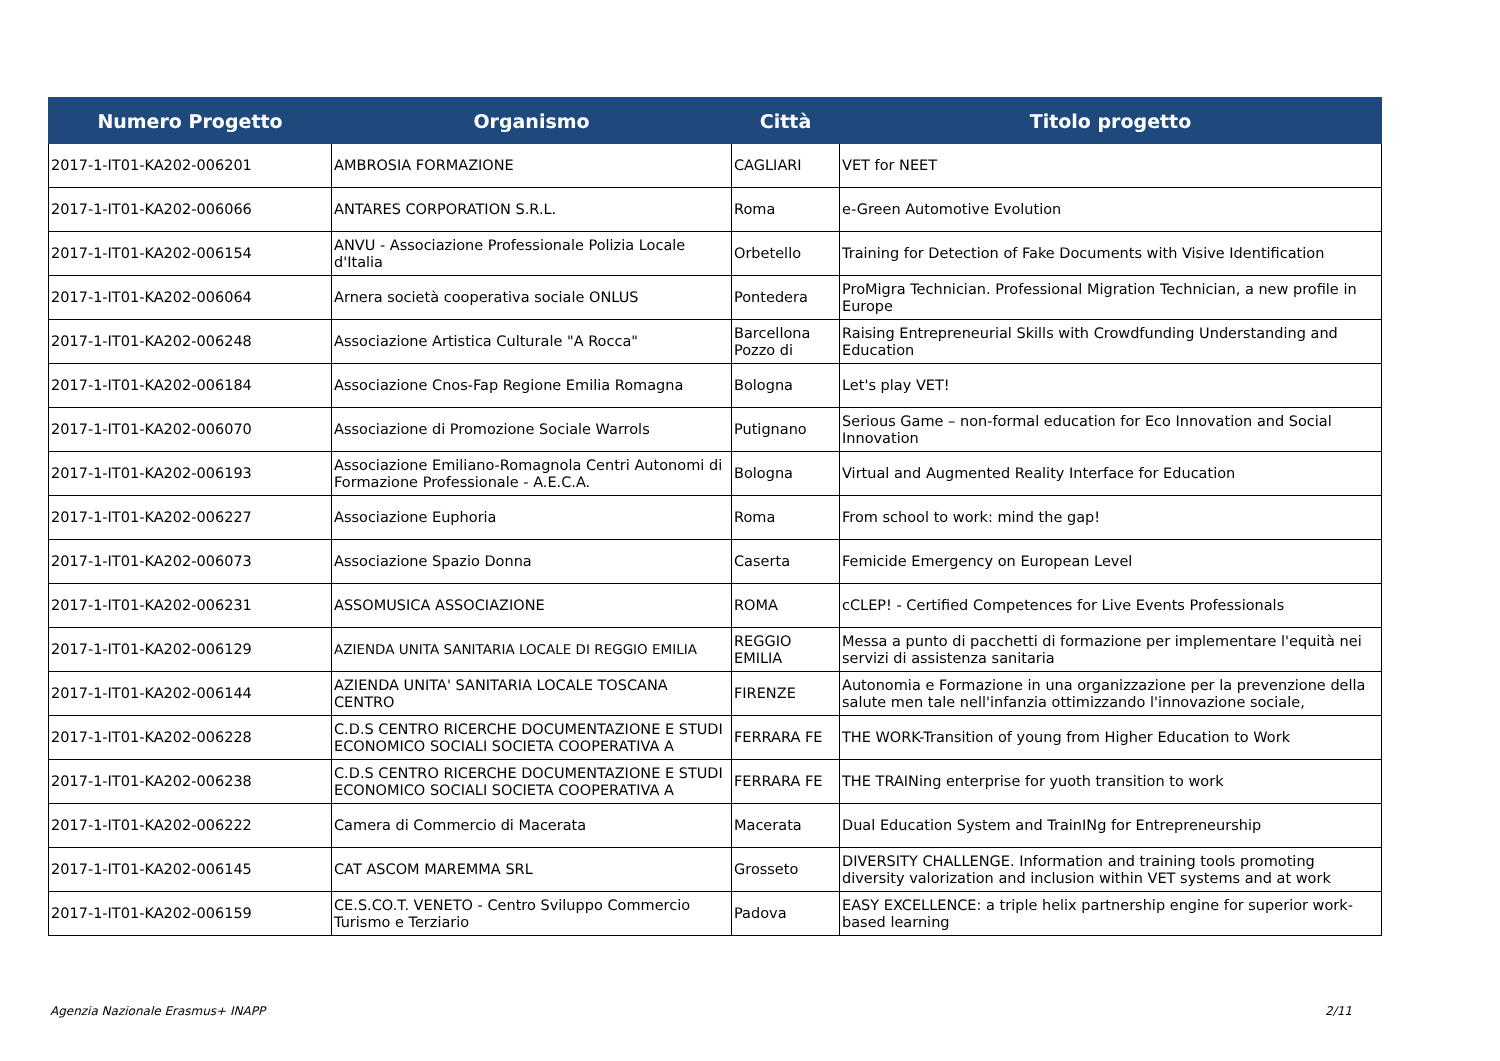| Numero Progetto | Organismo | Città | Titolo progetto |
| --- | --- | --- | --- |
| 2017-1-IT01-KA202-006201 | AMBROSIA FORMAZIONE | CAGLIARI | VET for NEET |
| 2017-1-IT01-KA202-006066 | ANTARES CORPORATION S.R.L. | Roma | e-Green Automotive Evolution |
| 2017-1-IT01-KA202-006154 | ANVU - Associazione Professionale Polizia Locale d'Italia | Orbetello | Training for Detection of Fake Documents with Visive Identification |
| 2017-1-IT01-KA202-006064 | Arnera società cooperativa sociale ONLUS | Pontedera | ProMigra Technician. Professional Migration Technician, a new profile in Europe |
| 2017-1-IT01-KA202-006248 | Associazione Artistica Culturale "A Rocca" | Barcellona Pozzo di | Raising Entrepreneurial Skills with Crowdfunding Understanding and Education |
| 2017-1-IT01-KA202-006184 | Associazione Cnos-Fap Regione Emilia Romagna | Bologna | Let's play VET! |
| 2017-1-IT01-KA202-006070 | Associazione di Promozione Sociale Warrols | Putignano | Serious Game – non-formal education for Eco Innovation and Social Innovation |
| 2017-1-IT01-KA202-006193 | Associazione Emiliano-Romagnola Centri Autonomi di Formazione Professionale - A.E.C.A. | Bologna | Virtual and Augmented Reality Interface for Education |
| 2017-1-IT01-KA202-006227 | Associazione Euphoria | Roma | From school to work: mind the gap! |
| 2017-1-IT01-KA202-006073 | Associazione Spazio Donna | Caserta | Femicide Emergency on European Level |
| 2017-1-IT01-KA202-006231 | ASSOMUSICA ASSOCIAZIONE | ROMA | cCLEP! - Certified Competences for Live Events Professionals |
| 2017-1-IT01-KA202-006129 | AZIENDA UNITA SANITARIA LOCALE DI REGGIO EMILIA | REGGIO EMILIA | Messa a punto di pacchetti di formazione per implementare l'equità nei servizi di assistenza sanitaria |
| 2017-1-IT01-KA202-006144 | AZIENDA UNITA' SANITARIA LOCALE TOSCANA CENTRO | FIRENZE | Autonomia e Formazione in una organizzazione per la prevenzione della salute men tale nell'infanzia ottimizzando l'innovazione sociale, |
| 2017-1-IT01-KA202-006228 | C.D.S CENTRO RICERCHE DOCUMENTAZIONE E STUDI ECONOMICO SOCIALI SOCIETA COOPERATIVA A | FERRARA FE | THE WORK-Transition of young from Higher Education to Work |
| 2017-1-IT01-KA202-006238 | C.D.S CENTRO RICERCHE DOCUMENTAZIONE E STUDI ECONOMICO SOCIALI SOCIETA COOPERATIVA A | FERRARA FE | THE TRAINing enterprise for yuoth transition to work |
| 2017-1-IT01-KA202-006222 | Camera di Commercio di Macerata | Macerata | Dual Education System and TrainINg for Entrepreneurship |
| 2017-1-IT01-KA202-006145 | CAT ASCOM MAREMMA SRL | Grosseto | DIVERSITY CHALLENGE. Information and training tools promoting diversity valorization and inclusion within VET systems and at work |
| 2017-1-IT01-KA202-006159 | CE.S.CO.T. VENETO - Centro Sviluppo Commercio Turismo e Terziario | Padova | EASY EXCELLENCE: a triple helix partnership engine for superior work-based learning |
Agenzia Nazionale Erasmus+ INAPP 2/11